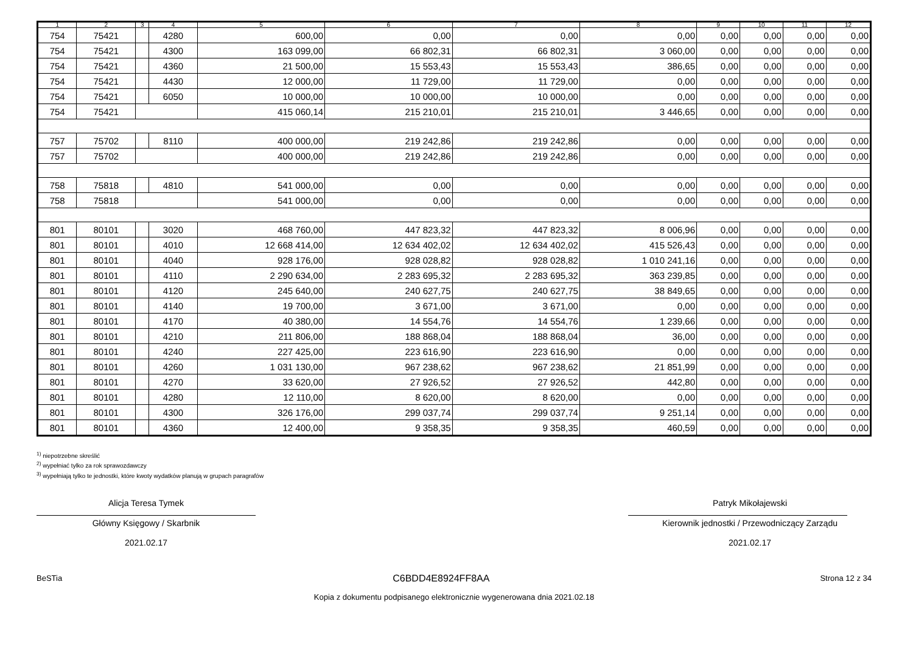| 1 | 2 | 3 | 4 | 5 | 6 | 7 | 8 | 9 | 10 | 11 | 12 |
| --- | --- | --- | --- | --- | --- | --- | --- | --- | --- | --- | --- |
| 754 | 75421 | | 4280 | 600,00 | 0,00 | 0,00 | 0,00 | 0,00 | 0,00 | 0,00 | 0,00 |
| 754 | 75421 | | 4300 | 163 099,00 | 66 802,31 | 66 802,31 | 3 060,00 | 0,00 | 0,00 | 0,00 | 0,00 |
| 754 | 75421 | | 4360 | 21 500,00 | 15 553,43 | 15 553,43 | 386,65 | 0,00 | 0,00 | 0,00 | 0,00 |
| 754 | 75421 | | 4430 | 12 000,00 | 11 729,00 | 11 729,00 | 0,00 | 0,00 | 0,00 | 0,00 | 0,00 |
| 754 | 75421 | | 6050 | 10 000,00 | 10 000,00 | 10 000,00 | 0,00 | 0,00 | 0,00 | 0,00 | 0,00 |
| 754 | 75421 | | | 415 060,14 | 215 210,01 | 215 210,01 | 3 446,65 | 0,00 | 0,00 | 0,00 | 0,00 |
| 757 | 75702 | | 8110 | 400 000,00 | 219 242,86 | 219 242,86 | 0,00 | 0,00 | 0,00 | 0,00 | 0,00 |
| 757 | 75702 | | | 400 000,00 | 219 242,86 | 219 242,86 | 0,00 | 0,00 | 0,00 | 0,00 | 0,00 |
| 758 | 75818 | | 4810 | 541 000,00 | 0,00 | 0,00 | 0,00 | 0,00 | 0,00 | 0,00 | 0,00 |
| 758 | 75818 | | | 541 000,00 | 0,00 | 0,00 | 0,00 | 0,00 | 0,00 | 0,00 | 0,00 |
| 801 | 80101 | | 3020 | 468 760,00 | 447 823,32 | 447 823,32 | 8 006,96 | 0,00 | 0,00 | 0,00 | 0,00 |
| 801 | 80101 | | 4010 | 12 668 414,00 | 12 634 402,02 | 12 634 402,02 | 415 526,43 | 0,00 | 0,00 | 0,00 | 0,00 |
| 801 | 80101 | | 4040 | 928 176,00 | 928 028,82 | 928 028,82 | 1 010 241,16 | 0,00 | 0,00 | 0,00 | 0,00 |
| 801 | 80101 | | 4110 | 2 290 634,00 | 2 283 695,32 | 2 283 695,32 | 363 239,85 | 0,00 | 0,00 | 0,00 | 0,00 |
| 801 | 80101 | | 4120 | 245 640,00 | 240 627,75 | 240 627,75 | 38 849,65 | 0,00 | 0,00 | 0,00 | 0,00 |
| 801 | 80101 | | 4140 | 19 700,00 | 3 671,00 | 3 671,00 | 0,00 | 0,00 | 0,00 | 0,00 | 0,00 |
| 801 | 80101 | | 4170 | 40 380,00 | 14 554,76 | 14 554,76 | 1 239,66 | 0,00 | 0,00 | 0,00 | 0,00 |
| 801 | 80101 | | 4210 | 211 806,00 | 188 868,04 | 188 868,04 | 36,00 | 0,00 | 0,00 | 0,00 | 0,00 |
| 801 | 80101 | | 4240 | 227 425,00 | 223 616,90 | 223 616,90 | 0,00 | 0,00 | 0,00 | 0,00 | 0,00 |
| 801 | 80101 | | 4260 | 1 031 130,00 | 967 238,62 | 967 238,62 | 21 851,99 | 0,00 | 0,00 | 0,00 | 0,00 |
| 801 | 80101 | | 4270 | 33 620,00 | 27 926,52 | 27 926,52 | 442,80 | 0,00 | 0,00 | 0,00 | 0,00 |
| 801 | 80101 | | 4280 | 12 110,00 | 8 620,00 | 8 620,00 | 0,00 | 0,00 | 0,00 | 0,00 | 0,00 |
| 801 | 80101 | | 4300 | 326 176,00 | 299 037,74 | 299 037,74 | 9 251,14 | 0,00 | 0,00 | 0,00 | 0,00 |
| 801 | 80101 | | 4360 | 12 400,00 | 9 358,35 | 9 358,35 | 460,59 | 0,00 | 0,00 | 0,00 | 0,00 |
<sup>1)</sup> niepotrzebne skreślić
<sup>2)</sup> wypełniać tylko za rok sprawozdawczy
<sup>3)</sup> wypełniają tylko te jednostki, które kwoty wydatków planują w grupach paragrafów
Alicja Teresa Tymek
Główny Księgowy / Skarbnik
2021.02.17
Patryk Mikołajewski
Kierownik jednostki / Przewodniczący Zarządu
2021.02.17
BeSTia C6BDD4E8924FF8AA Strona 12 z 34
Kopia z dokumentu podpisanego elektronicznie wygenerowana dnia 2021.02.18